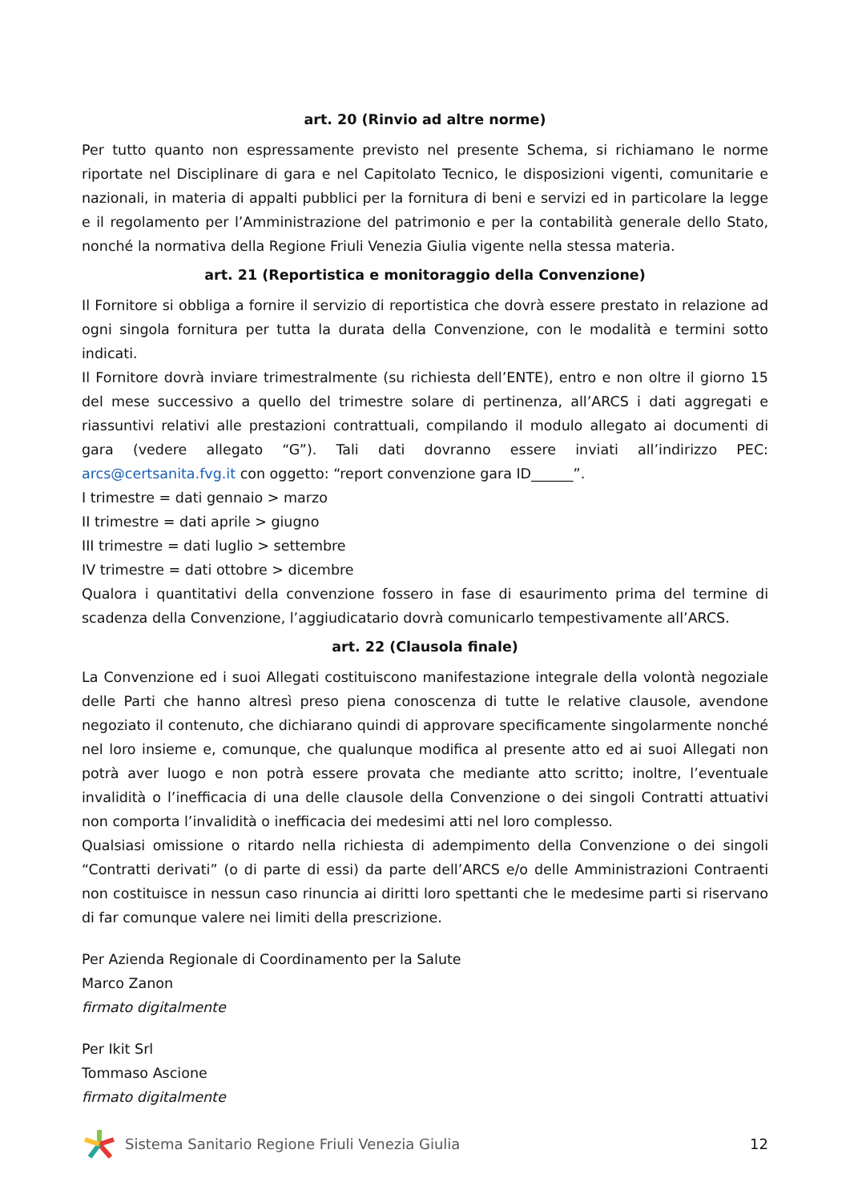art. 20 (Rinvio ad altre norme)
Per tutto quanto non espressamente previsto nel presente Schema, si richiamano le norme riportate nel Disciplinare di gara e nel Capitolato Tecnico, le disposizioni vigenti, comunitarie e nazionali, in materia di appalti pubblici per la fornitura di beni e servizi ed in particolare la legge e il regolamento per l’Amministrazione del patrimonio e per la contabilità generale dello Stato, nonché la normativa della Regione Friuli Venezia Giulia vigente nella stessa materia.
art. 21 (Reportistica e monitoraggio della Convenzione)
Il Fornitore si obbliga a fornire il servizio di reportistica che dovrà essere prestato in relazione ad ogni singola fornitura per tutta la durata della Convenzione, con le modalità e termini sotto indicati.
Il Fornitore dovrà inviare trimestralmente (su richiesta dell’ENTE), entro e non oltre il giorno 15 del mese successivo a quello del trimestre solare di pertinenza, all’ARCS i dati aggregati e riassuntivi relativi alle prestazioni contrattuali, compilando il modulo allegato ai documenti di gara (vedere allegato “G”). Tali dati dovranno essere inviati all’indirizzo PEC: arcs@certsanita.fvg.it con oggetto: “report convenzione gara ID______”.
I trimestre = dati gennaio > marzo
II trimestre = dati aprile > giugno
III trimestre = dati luglio > settembre
IV trimestre = dati ottobre > dicembre
Qualora i quantitativi della convenzione fossero in fase di esaurimento prima del termine di scadenza della Convenzione, l’aggiudicatario dovrà comunicarlo tempestivamente all’ARCS.
art. 22 (Clausola finale)
La Convenzione ed i suoi Allegati costituiscono manifestazione integrale della volontà negoziale delle Parti che hanno altresì preso piena conoscenza di tutte le relative clausole, avendone negoziato il contenuto, che dichiarano quindi di approvare specificamente singolarmente nonché nel loro insieme e, comunque, che qualunque modifica al presente atto ed ai suoi Allegati non potrà aver luogo e non potrà essere provata che mediante atto scritto; inoltre, l’eventuale invalidità o l’inefficacia di una delle clausole della Convenzione o dei singoli Contratti attuativi non comporta l’invalidità o inefficacia dei medesimi atti nel loro complesso.
Qualsiasi omissione o ritardo nella richiesta di adempimento della Convenzione o dei singoli “Contratti derivati” (o di parte di essi) da parte dell’ARCS e/o delle Amministrazioni Contraenti non costituisce in nessun caso rinuncia ai diritti loro spettanti che le medesime parti si riservano di far comunque valere nei limiti della prescrizione.
Per Azienda Regionale di Coordinamento per la Salute
Marco Zanon
firmato digitalmente
Per Ikit Srl
Tommaso Ascione
firmato digitalmente
Sistema Sanitario Regione Friuli Venezia Giulia
12